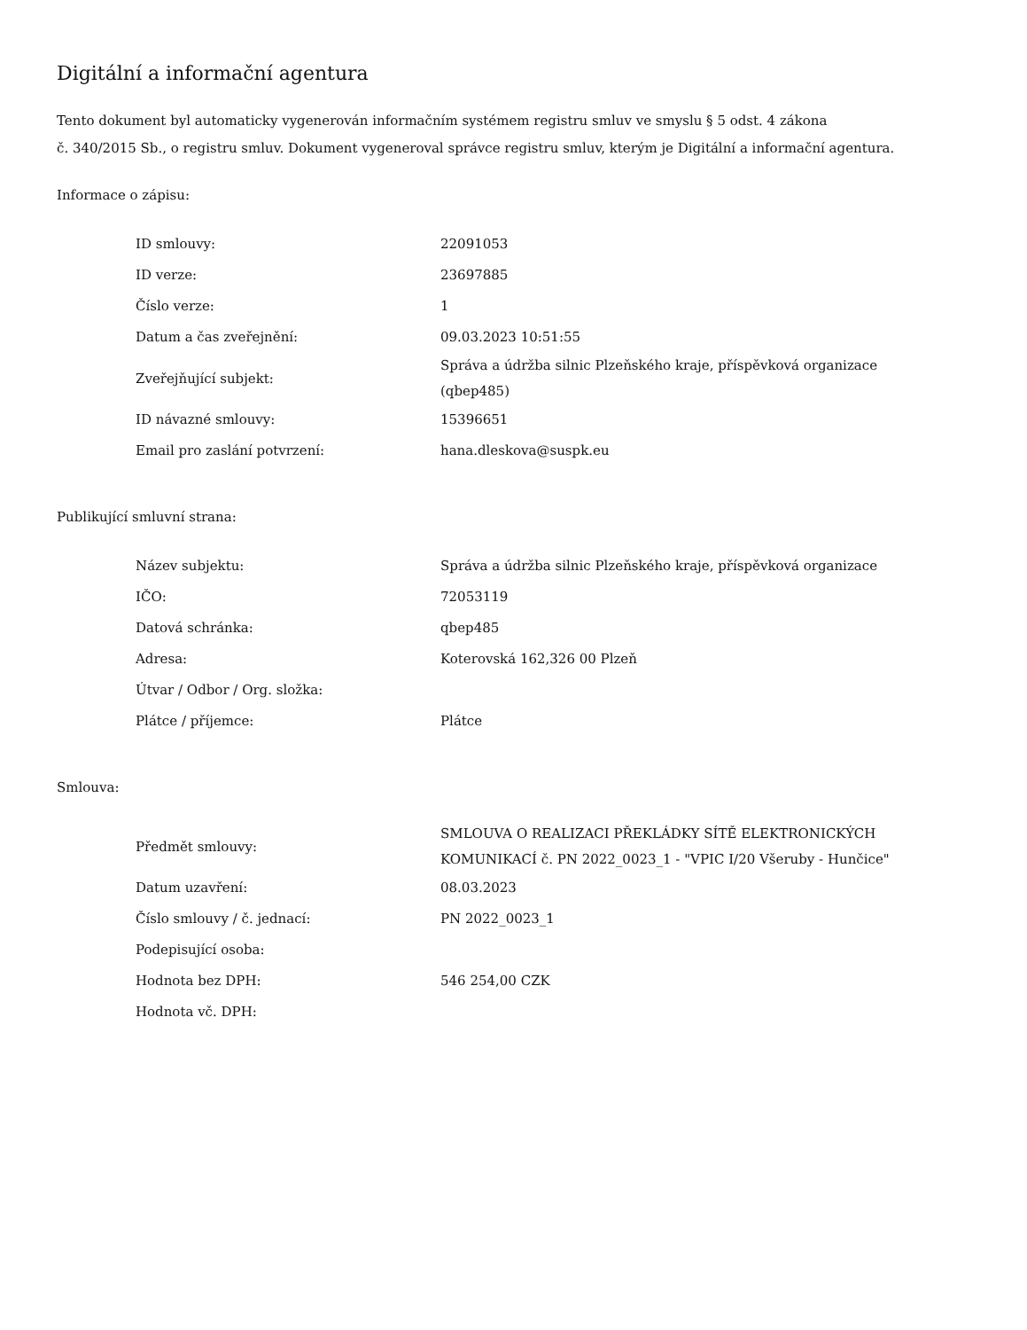Digitální a informační agentura
Tento dokument byl automaticky vygenerován informačním systémem registru smluv ve smyslu § 5 odst. 4 zákona
č. 340/2015 Sb., o registru smluv. Dokument vygeneroval správce registru smluv, kterým je Digitální a informační agentura.
Informace o zápisu:
| ID smlouvy: | 22091053 |
| ID verze: | 23697885 |
| Číslo verze: | 1 |
| Datum a čas zveřejnění: | 09.03.2023 10:51:55 |
| Zveřejňující subjekt: | Správa a údržba silnic Plzeňského kraje, příspěvková organizace (qbep485) |
| ID návazné smlouvy: | 15396651 |
| Email pro zaslání potvrzení: | hana.dleskova@suspk.eu |
Publikující smluvní strana:
| Název subjektu: | Správa a údržba silnic Plzeňského kraje, příspěvková organizace |
| IČO: | 72053119 |
| Datová schránka: | qbep485 |
| Adresa: | Koterovská 162,326 00 Plzeň |
| Útvar / Odbor / Org. složka: | |
| Plátce / příjemce: | Plátce |
Smlouva:
| Předmět smlouvy: | SMLOUVA O REALIZACI PŘEKLÁDKY SÍTĚ ELEKTRONICKÝCH KOMUNIKACÍ č. PN 2022_0023_1 - "VPIC I/20 Všeruby - Hunčice" |
| Datum uzavření: | 08.03.2023 |
| Číslo smlouvy / č. jednací: | PN 2022_0023_1 |
| Podepisující osoba: | |
| Hodnota bez DPH: | 546 254,00 CZK |
| Hodnota vč. DPH: | |